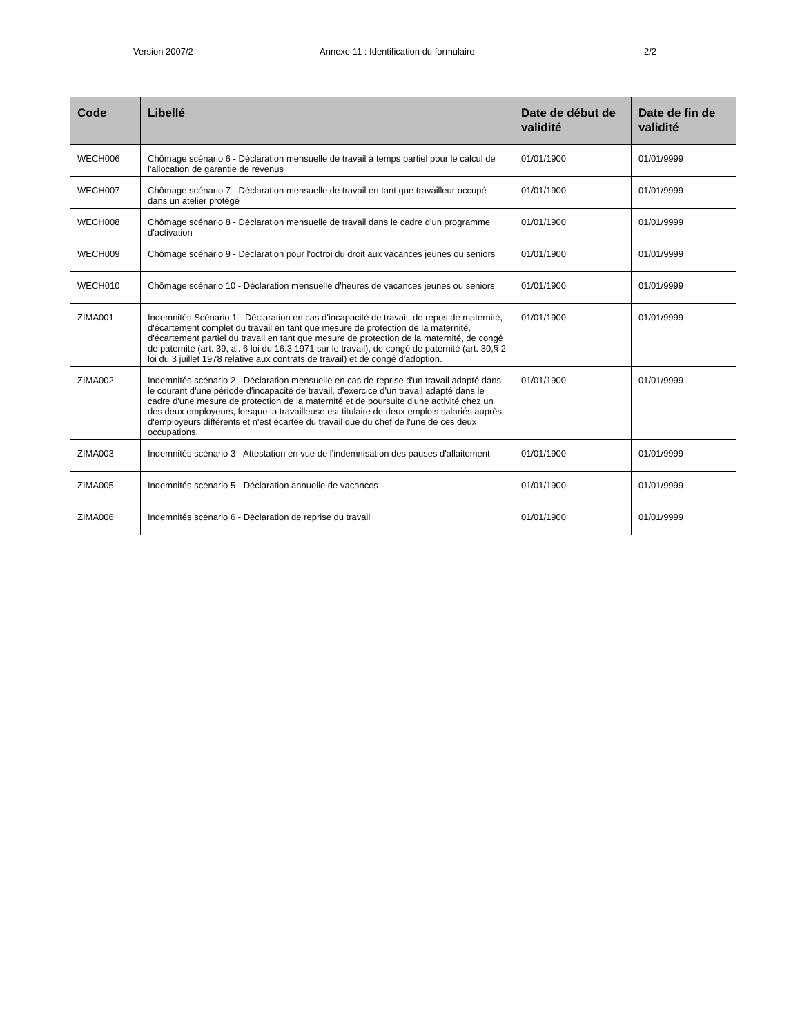Version 2007/2 Annexe 11 : Identification du formulaire 2/2
| Code | Libellé | Date de début de validité | Date de fin de validité |
| --- | --- | --- | --- |
| WECH006 | Chômage scénario 6 - Déclaration mensuelle de travail à temps partiel pour le calcul de l'allocation de garantie de revenus | 01/01/1900 | 01/01/9999 |
| WECH007 | Chômage scénario 7 - Déclaration mensuelle de travail en tant que travailleur occupé dans un atelier protégé | 01/01/1900 | 01/01/9999 |
| WECH008 | Chômage scénario 8 - Déclaration mensuelle de travail dans le cadre d'un programme d'activation | 01/01/1900 | 01/01/9999 |
| WECH009 | Chômage scénario 9 - Déclaration pour l'octroi du droit aux vacances jeunes ou seniors | 01/01/1900 | 01/01/9999 |
| WECH010 | Chômage scénario 10 - Déclaration mensuelle d'heures de vacances jeunes ou seniors | 01/01/1900 | 01/01/9999 |
| ZIMA001 | Indemnités Scénario 1 - Déclaration en cas d'incapacité de travail, de repos de maternité, d'écartement complet du travail en tant que mesure de protection de la maternité, d'écartement partiel du travail en tant que mesure de protection de la maternité, de congé de paternité (art. 39, al. 6 loi du 16.3.1971 sur le travail), de congé de paternité (art. 30,§ 2 loi du 3 juillet 1978 relative aux contrats de travail) et de congé d'adoption. | 01/01/1900 | 01/01/9999 |
| ZIMA002 | Indemnités scénario 2 - Déclaration mensuelle en cas de reprise d'un travail adapté dans le courant d'une période d'incapacité de travail, d'exercice d'un travail adapté dans le cadre d'une mesure de protection de la maternité et de poursuite d'une activité chez un des deux employeurs, lorsque la travailleuse est titulaire de deux emplois salariés auprès d'employeurs différents et n'est écartée du travail que du chef de l'une de ces deux occupations. | 01/01/1900 | 01/01/9999 |
| ZIMA003 | Indemnités scénario 3 - Attestation en vue de l'indemnisation des pauses d'allaitement | 01/01/1900 | 01/01/9999 |
| ZIMA005 | Indemnités scénario 5 - Déclaration annuelle de vacances | 01/01/1900 | 01/01/9999 |
| ZIMA006 | Indemnités scénario 6 - Déclaration de reprise du travail | 01/01/1900 | 01/01/9999 |